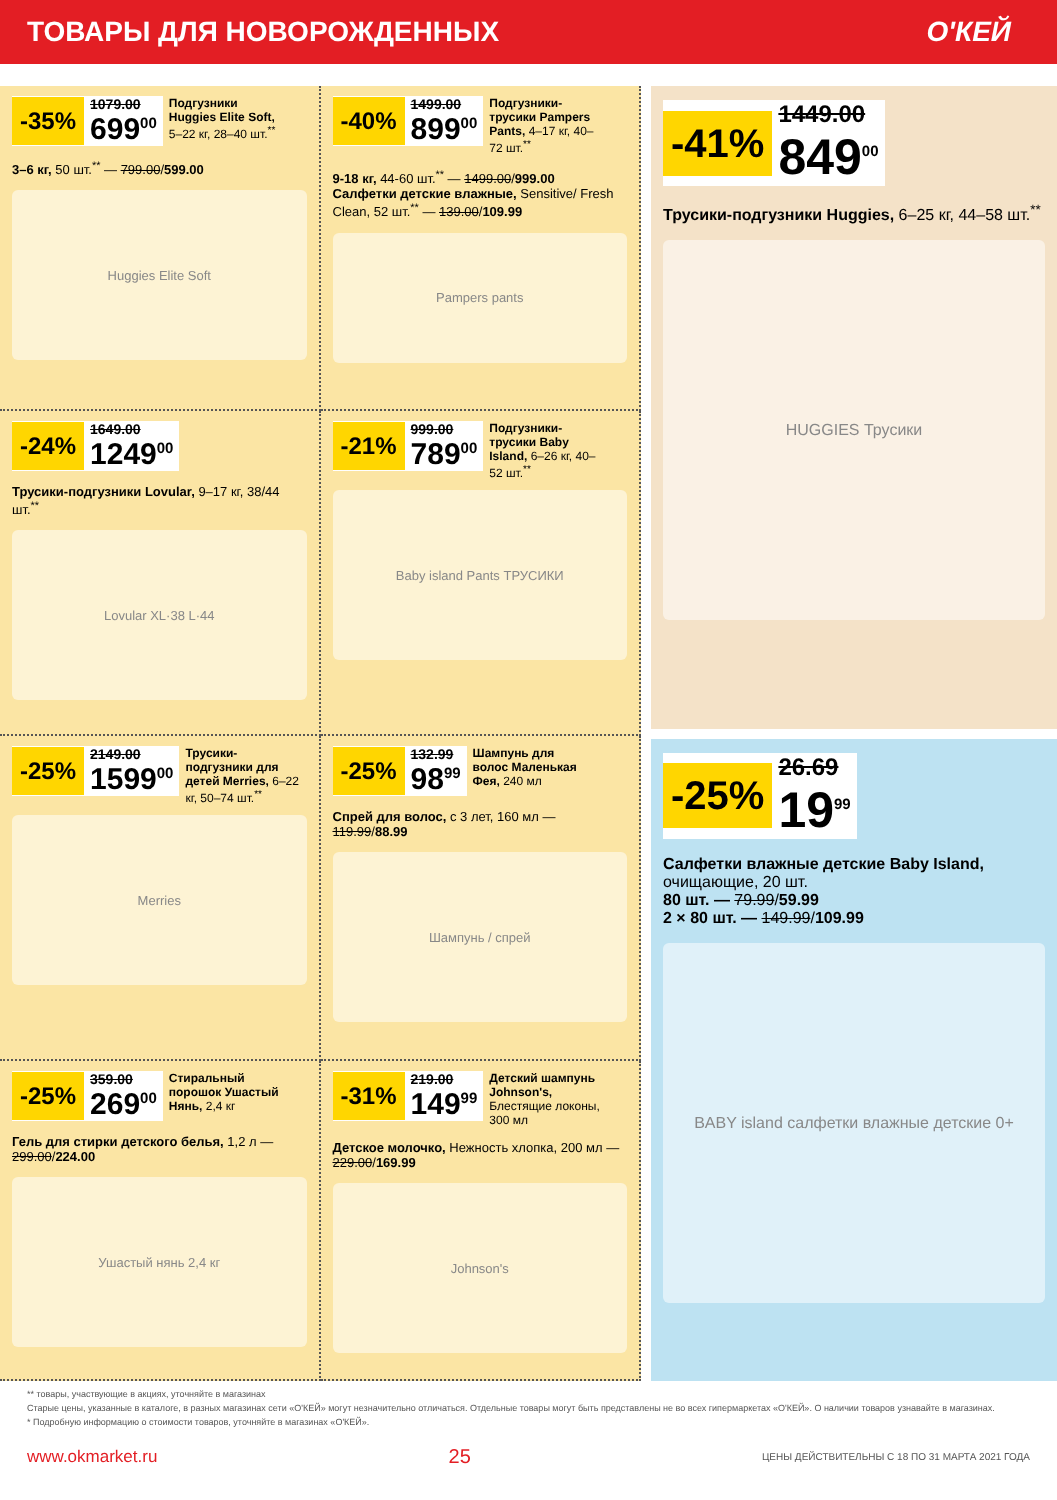ТОВАРЫ ДЛЯ НОВОРОЖДЕННЫХ О'КЕЙ
-35%
1079.00
699<sup>00</sup>
Подгузники Huggies Elite Soft, 5–22 кг, 28–40 шт.<sup>**</sup>
3–6 кг, 50 шт.<sup>**</sup> — 799.00/599.00
Huggies Elite Soft
-40%
1499.00
899<sup>00</sup>
Подгузники-трусики Pampers Pants, 4–17 кг, 40–72 шт.<sup>**</sup>
9-18 кг, 44-60 шт.<sup>**</sup> — 1499.00/999.00
Салфетки детские влажные, Sensitive/ Fresh Clean, 52 шт.<sup>**</sup> — 139.00/109.99
Pampers pants
-24%
1649.00
1249<sup>00</sup>
Трусики-подгузники Lovular, 9–17 кг, 38/44 шт.<sup>**</sup>
Lovular XL·38 L·44
-21%
999.00
789<sup>00</sup>
Подгузники-трусики Baby Island, 6–26 кг, 40–52 шт.<sup>**</sup>
Baby island Pants ТРУСИКИ
-25%
2149.00
1599<sup>00</sup>
Трусики-подгузники для детей Merries, 6–22 кг, 50–74 шт.<sup>**</sup>
Merries
-25%
132.99
98<sup>99</sup>
Шампунь для волос Маленькая Фея, 240 мл
Спрей для волос, с 3 лет, 160 мл — 119.99/88.99
Шампунь / спрей
-25%
359.00
269<sup>00</sup>
Стиральный порошок Ушастый Нянь, 2,4 кг
Гель для стирки детского белья, 1,2 л — 299.00/224.00
Ушастый нянь 2,4 кг
-31%
219.00
149<sup>99</sup>
Детский шампунь Johnson's, Блестящие локоны, 300 мл
Детское молочко, Нежность хлопка, 200 мл — 229.00/169.99
Johnson's
-41%
1449.00
849<sup>00</sup>
Трусики-подгузники Huggies, 6–25 кг, 44–58 шт.<sup>**</sup>
HUGGIES Трусики
-25%
26.69
19<sup>99</sup>
Салфетки влажные детские Baby Island, очищающие, 20 шт.
80 шт. — 79.99/59.99
2 × 80 шт. — 149.99/109.99
BABY island салфетки влажные детские 0+
** товары, участвующие в акциях, уточняйте в магазинах
Старые цены, указанные в каталоге, в разных магазинах сети «О'КЕЙ» могут незначительно отличаться. Отдельные товары могут быть представлены не во всех гипермаркетах «О'КЕЙ». О наличии товаров узнавайте в магазинах.
* Подробную информацию о стоимости товаров, уточняйте в магазинах «О'КЕЙ».
www.okmarket.ru 25 ЦЕНЫ ДЕЙСТВИТЕЛЬНЫ С 18 ПО 31 МАРТА 2021 ГОДА